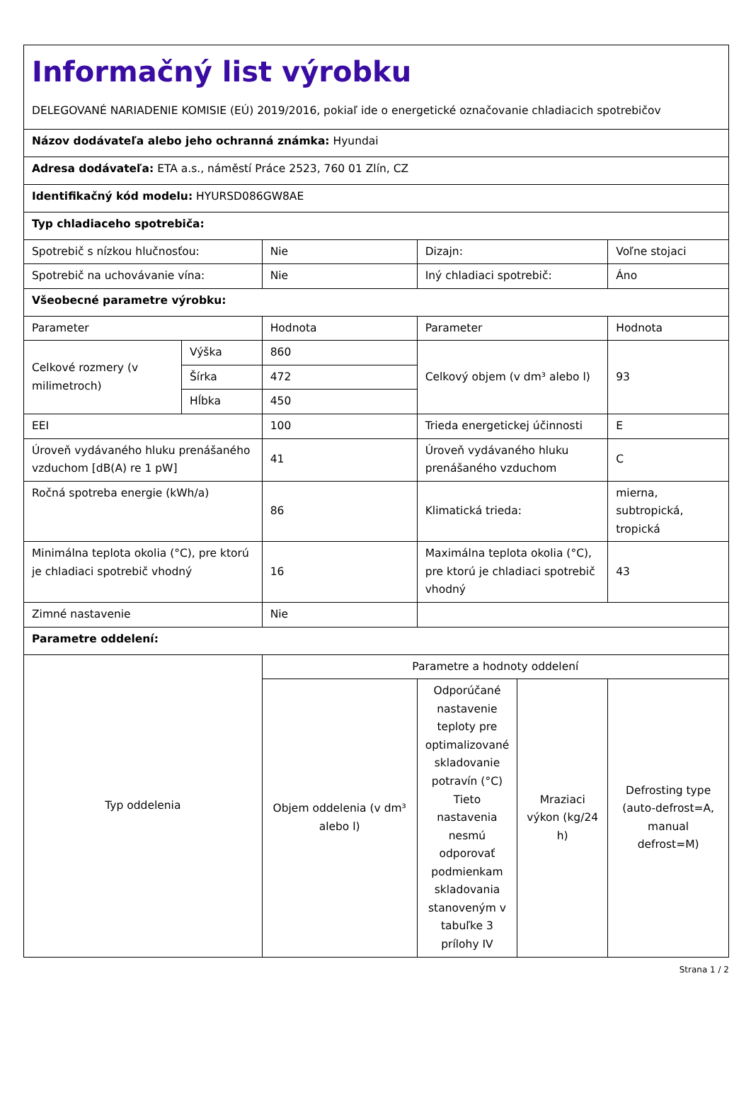| Informačný list výrobku DELEGOVANÉ NARIADENIE KOMISIE (EÚ) 2019/2016, pokiaľ ide o energetické označovanie chladiacich spotrebičov | | | | | |
| Názov dodávateľa alebo jeho ochranná známka: Hyundai | | | | | |
| Adresa dodávateľa: ETA a.s., náměstí Práce 2523, 760 01 Zlín, CZ | | | | | |
| Identifikačný kód modelu: HYURSD086GW8AE | | | | | |
| Typ chladiaceho spotrebiča: | | | | | |
| Spotrebič s nízkou hlučnosťou: | | Nie | Dizajn: | | Voľne stojaci |
| Spotrebič na uchovávanie vína: | | Nie | Iný chladiaci spotrebič: | | Áno |
| Všeobecné parametre výrobku: | | | | | |
| Parameter | | Hodnota | Parameter | | Hodnota |
| Celkové rozmery (v milimetroch) | Výška | 860 | Celkový objem (v dm³ alebo l) | | 93 |
| | Šírka | 472 | | | |
| | Hĺbka | 450 | | | |
| EEI | | 100 | Trieda energetickej účinnosti | | E |
| Úroveň vydávaného hluku prenášaného vzduchom [dB(A) re 1 pW] | | 41 | Úroveň vydávaného hluku prenášaného vzduchom | | C |
| Ročná spotreba energie (kWh/a) | | 86 | Klimatická trieda: | | mierna, subtropická, tropická |
| Minimálna teplota okolia (°C), pre ktorú je chladiaci spotrebič vhodný | | 16 | Maximálna teplota okolia (°C), pre ktorú je chladiaci spotrebič vhodný | | 43 |
| Zimné nastavenie | | Nie | | | |
| Parametre oddelení: | | | | | |
| Typ oddelenia | | Parametre a hodnoty oddelení | | | |
| | | Objem oddelenia (v dm³ alebo l) | Odporúčané nastavenie teploty pre optimalizované skladovanie potravín (°C) Tieto nastavenia nesmú odporovať podmienkam skladovania stanoveným v tabuľke 3 prílohy IV | Mraziaci výkon (kg/24 h) | Defrosting type (auto-defrost=A, manual defrost=M) |
Strana 1 / 2